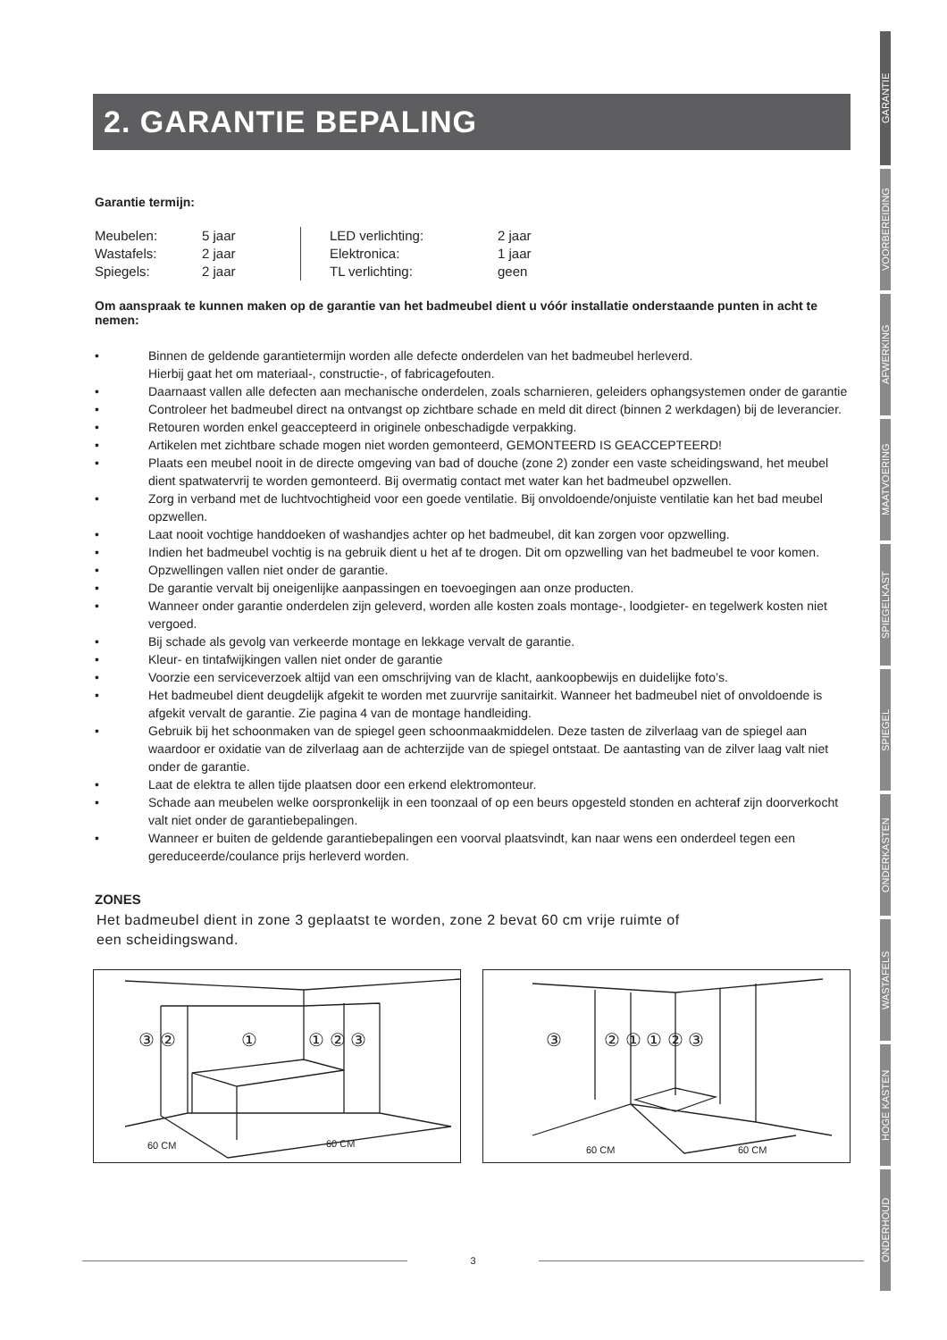2. GARANTIE BEPALING
Garantie termijn:
| Meubelen: | 5 jaar | | | LED verlichting: | 2 jaar |
| Wastafels: | 2 jaar | | | Elektronica: | 1 jaar |
| Spiegels: | 2 jaar | | | TL verlichting: | geen |
Om aanspraak te kunnen maken op de garantie van het badmeubel dient u vóór installatie onderstaande punten in acht te nemen:
• Binnen de geldende garantietermijn worden alle defecte onderdelen van het badmeubel herleverd.
Hierbij gaat het om materiaal-, constructie-, of fabricagefouten.
• Daarnaast vallen alle defecten aan mechanische onderdelen, zoals scharnieren, geleiders ophangsystemen onder de garantie
• Controleer het badmeubel direct na ontvangst op zichtbare schade en meld dit direct (binnen 2 werkdagen) bij de leverancier.
• Retouren worden enkel geaccepteerd in originele onbeschadigde verpakking.
• Artikelen met zichtbare schade mogen niet worden gemonteerd, GEMONTEERD IS GEACCEPTEERD!
• Plaats een meubel nooit in de directe omgeving van bad of douche (zone 2) zonder een vaste scheidingswand, het meubel dient spatwatervrij te worden gemonteerd. Bij overmatig contact met water kan het badmeubel opzwellen.
• Zorg in verband met de luchtvochtigheid voor een goede ventilatie. Bij onvoldoende/onjuiste ventilatie kan het bad meubel opzwellen.
• Laat nooit vochtige handdoeken of washandjes achter op het badmeubel, dit kan zorgen voor opzwelling.
• Indien het badmeubel vochtig is na gebruik dient u het af te drogen. Dit om opzwelling van het badmeubel te voor komen.
• Opzwellingen vallen niet onder de garantie.
• De garantie vervalt bij oneigenlijke aanpassingen en toevoegingen aan onze producten.
• Wanneer onder garantie onderdelen zijn geleverd, worden alle kosten zoals montage-, loodgieter- en tegelwerk kosten niet vergoed.
• Bij schade als gevolg van verkeerde montage en lekkage vervalt de garantie.
• Kleur- en tintafwijkingen vallen niet onder de garantie
• Voorzie een serviceverzoek altijd van een omschrijving van de klacht, aankoopbewijs en duidelijke foto’s.
• Het badmeubel dient deugdelijk afgekit te worden met zuurvrije sanitairkit. Wanneer het badmeubel niet of onvoldoende is afgekit vervalt de garantie. Zie pagina 4 van de montage handleiding.
• Gebruik bij het schoonmaken van de spiegel geen schoonmaakmiddelen. Deze tasten de zilverlaag van de spiegel aan waardoor er oxidatie van de zilverlaag aan de achterzijde van de spiegel ontstaat. De aantasting van de zilver laag valt niet onder de garantie.
• Laat de elektra te allen tijde plaatsen door een erkend elektromonteur.
• Schade aan meubelen welke oorspronkelijk in een toonzaal of op een beurs opgesteld stonden en achteraf zijn doorverkocht valt niet onder de garantiebepalingen.
• Wanneer er buiten de geldende garantiebepalingen een voorval plaatsvindt, kan naar wens een onderdeel tegen een gereduceerde/coulance prijs herleverd worden.
ZONES
Het badmeubel dient in zone 3 geplaatst te worden, zone 2 bevat 60 cm vrije ruimte of
een scheidingswand.
③ ②
①
① ② ③
60 CM
60 CM
③
② ① ① ② ③
60 CM
60 CM
3
GARANTIE
VOORBEREIDING
AFWERKING
MAATVOERING
SPIEGELKAST
SPIEGEL
ONDERKASTEN
WASTAFELS
HOGE KASTEN
ONDERHOUD